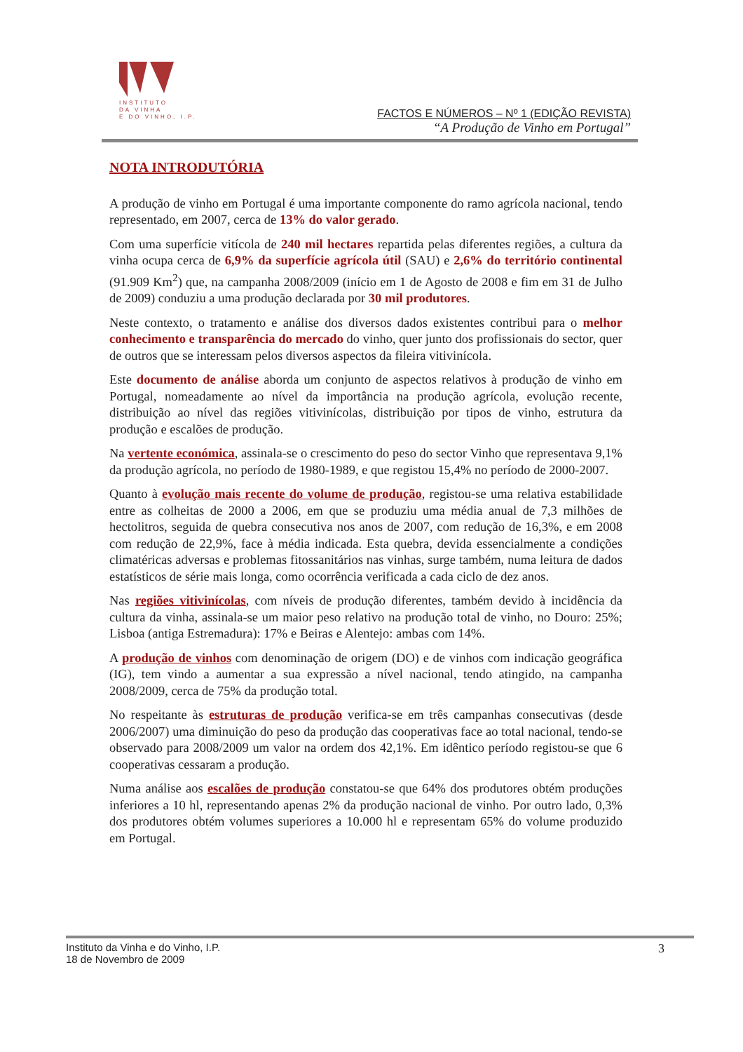INSTITUTO
DA VINHA
E DO VINHO, I.P.
FACTOS E NÚMEROS – Nº 1 (EDIÇÃO REVISTA)
“A Produção de Vinho em Portugal”
NOTA INTRODUTÓRIA
A produção de vinho em Portugal é uma importante componente do ramo agrícola nacional, tendo representado, em 2007, cerca de 13% do valor gerado.
Com uma superfície vitícola de 240 mil hectares repartida pelas diferentes regiões, a cultura da vinha ocupa cerca de 6,9% da superfície agrícola útil (SAU) e 2,6% do território continental (91.909 Km<sup>2</sup>) que, na campanha 2008/2009 (início em 1 de Agosto de 2008 e fim em 31 de Julho de 2009) conduziu a uma produção declarada por 30 mil produtores.
Neste contexto, o tratamento e análise dos diversos dados existentes contribui para o melhor conhecimento e transparência do mercado do vinho, quer junto dos profissionais do sector, quer de outros que se interessam pelos diversos aspectos da fileira vitivinícola.
Este documento de análise aborda um conjunto de aspectos relativos à produção de vinho em Portugal, nomeadamente ao nível da importância na produção agrícola, evolução recente, distribuição ao nível das regiões vitivinícolas, distribuição por tipos de vinho, estrutura da produção e escalões de produção.
Na vertente económica, assinala-se o crescimento do peso do sector Vinho que representava 9,1% da produção agrícola, no período de 1980-1989, e que registou 15,4% no período de 2000-2007.
Quanto à evolução mais recente do volume de produção, registou-se uma relativa estabilidade entre as colheitas de 2000 a 2006, em que se produziu uma média anual de 7,3 milhões de hectolitros, seguida de quebra consecutiva nos anos de 2007, com redução de 16,3%, e em 2008 com redução de 22,9%, face à média indicada. Esta quebra, devida essencialmente a condições climatéricas adversas e problemas fitossanitários nas vinhas, surge também, numa leitura de dados estatísticos de série mais longa, como ocorrência verificada a cada ciclo de dez anos.
Nas regiões vitivinícolas, com níveis de produção diferentes, também devido à incidência da cultura da vinha, assinala-se um maior peso relativo na produção total de vinho, no Douro: 25%; Lisboa (antiga Estremadura): 17% e Beiras e Alentejo: ambas com 14%.
A produção de vinhos com denominação de origem (DO) e de vinhos com indicação geográfica (IG), tem vindo a aumentar a sua expressão a nível nacional, tendo atingido, na campanha 2008/2009, cerca de 75% da produção total.
No respeitante às estruturas de produção verifica-se em três campanhas consecutivas (desde 2006/2007) uma diminuição do peso da produção das cooperativas face ao total nacional, tendo-se observado para 2008/2009 um valor na ordem dos 42,1%. Em idêntico período registou-se que 6 cooperativas cessaram a produção.
Numa análise aos escalões de produção constatou-se que 64% dos produtores obtém produções inferiores a 10 hl, representando apenas 2% da produção nacional de vinho. Por outro lado, 0,3% dos produtores obtém volumes superiores a 10.000 hl e representam 65% do volume produzido em Portugal.
Instituto da Vinha e do Vinho, I.P.
18 de Novembro de 2009
3